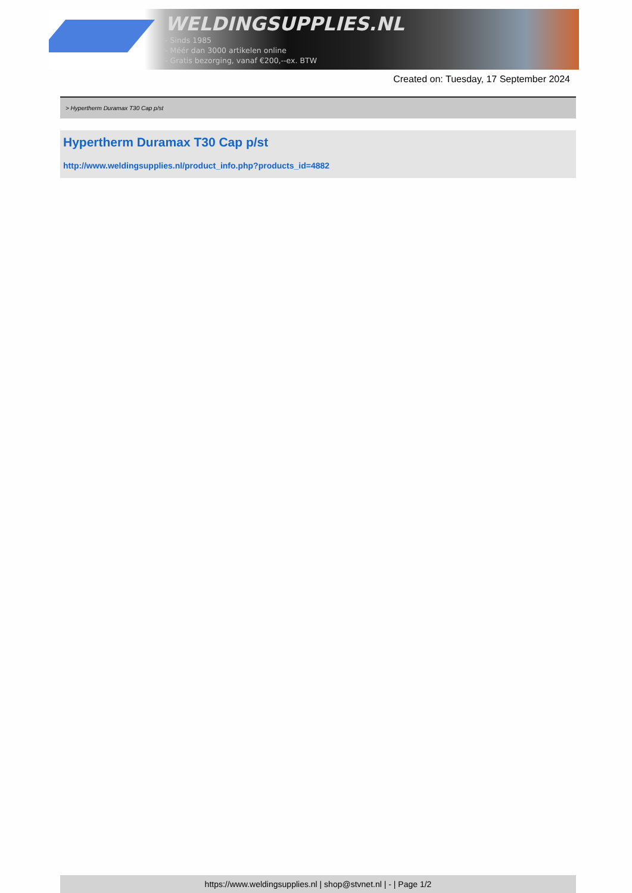WELDINGSUPPLIES.NL
- Sinds 1985
- Méér dan 3000 artikelen online
- Gratis bezorging, vanaf €200,--ex. BTW
Created on: Tuesday, 17 September 2024
> Hypertherm Duramax T30 Cap p/st
Hypertherm Duramax T30 Cap p/st
http://www.weldingsupplies.nl/product_info.php?products_id=4882
https://www.weldingsupplies.nl | shop@stvnet.nl | - | Page 1/2